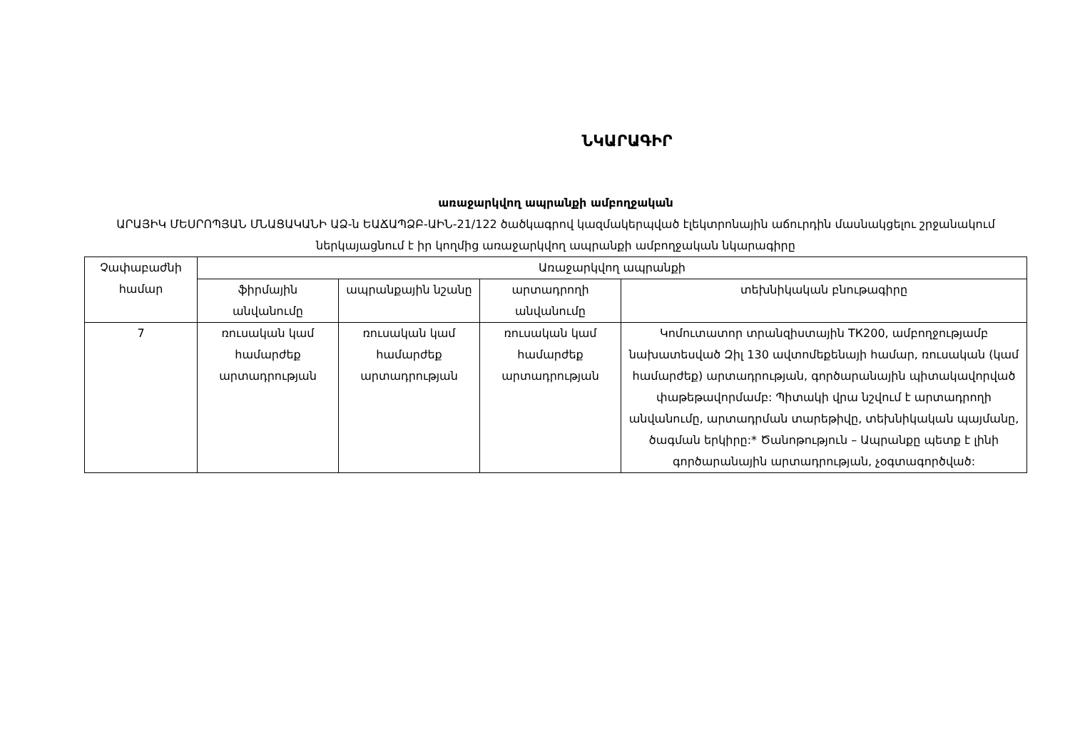ՆԿԱՐԱԳԻՐ
առաջարկվող ապրանքի ամբողջական
ԱՐԱՅԻԿ ՄԵՍՐՈՊՅԱՆ ՄՆԱՑԱԿԱՆԻ ԱՁ-ն ԵԱՃԱՊՁԲ-ԱԻՆ-21/122 ծածկագրով կազմակերպված էլեկտրոնային աճուրդին մասնակցելու շրջանակում ներկայացնում է իր կողմից առաջարկվող ապրանքի ամբողջական նկարագիրը
| Չափաբաժնի համար | Առաջարկվող ապրանքի | | | |
| --- | --- | --- | --- | --- |
| | ֆիրմային անվանումը | ապրանքային նշանը | արտադրողի անվանումը | տեխնիկական բնութագիրը |
| 7 | ռուսական կամ համարժեք արտադրության | ռուսական կամ համարժեք արտադրության | ռուսական կամ համարժեք արտադրության | Կոմուտատոր տրանզիստային ТК200, ամբողջությամբ նախատեսված Զիլ 130 ավտոմեքենայի համար, ռուսական (կամ համարժեք) արտադրության, գործարանային պիտակավորված փաթեթավորմամբ: Պիտակի վրա նշվում է արտադրողի անվանումը, արտադրման տարեթիվը, տեխնիկական պայմանը, ծագման երկիրը:* Ծանոթություն – Ապրանքը պետք է լինի գործարանային արտադրության, չօգտագործված: |